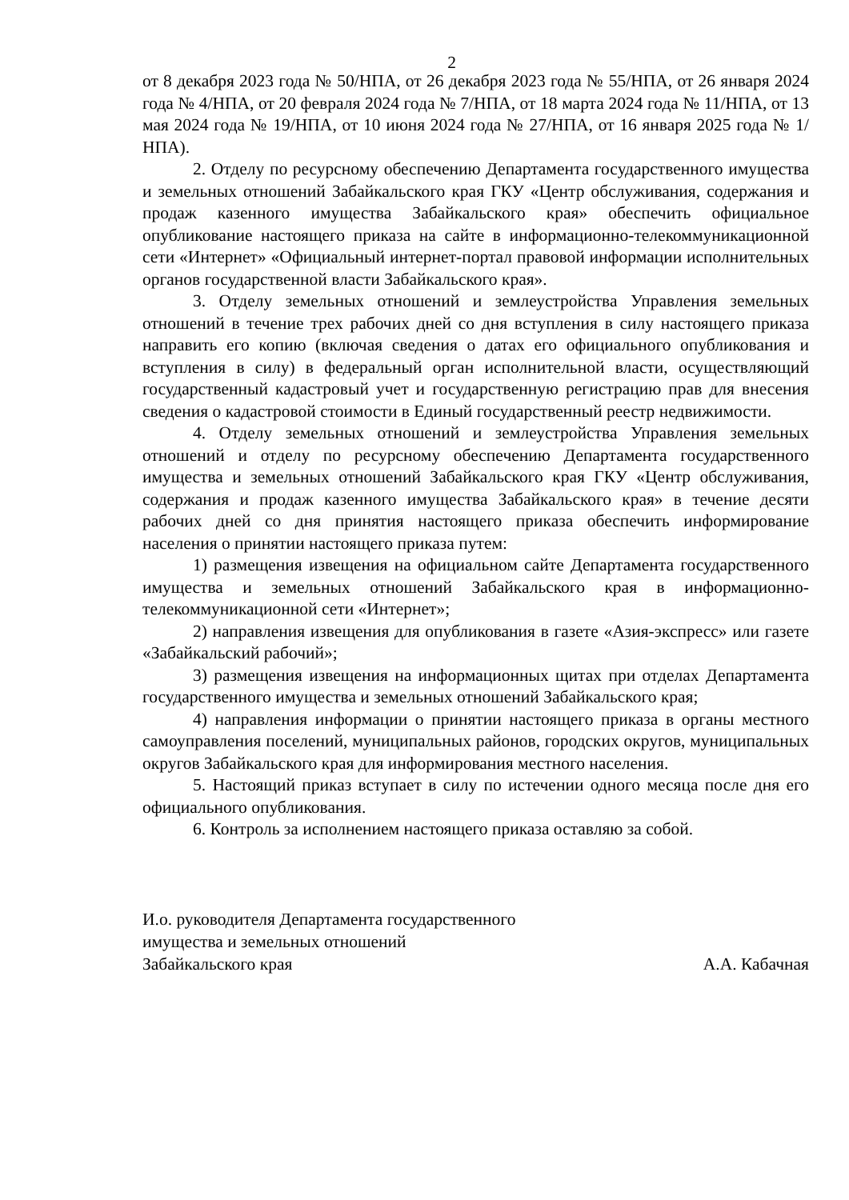2
от 8 декабря 2023 года № 50/НПА, от 26 декабря 2023 года № 55/НПА, от 26 января 2024 года № 4/НПА, от 20 февраля 2024 года № 7/НПА, от 18 марта 2024 года № 11/НПА, от 13 мая 2024 года № 19/НПА, от 10 июня 2024 года № 27/НПА, от 16 января 2025 года № 1/НПА).
2. Отделу по ресурсному обеспечению Департамента государственного имущества и земельных отношений Забайкальского края ГКУ «Центр обслуживания, содержания и продаж казенного имущества Забайкальского края» обеспечить официальное опубликование настоящего приказа на сайте в информационно-телекоммуникационной сети «Интернет» «Официальный интернет-портал правовой информации исполнительных органов государственной власти Забайкальского края».
3. Отделу земельных отношений и землеустройства Управления земельных отношений в течение трех рабочих дней со дня вступления в силу настоящего приказа направить его копию (включая сведения о датах его официального опубликования и вступления в силу) в федеральный орган исполнительной власти, осуществляющий государственный кадастровый учет и государственную регистрацию прав для внесения сведения о кадастровой стоимости в Единый государственный реестр недвижимости.
4. Отделу земельных отношений и землеустройства Управления земельных отношений и отделу по ресурсному обеспечению Департамента государственного имущества и земельных отношений Забайкальского края ГКУ «Центр обслуживания, содержания и продаж казенного имущества Забайкальского края» в течение десяти рабочих дней со дня принятия настоящего приказа обеспечить информирование населения о принятии настоящего приказа путем:
1) размещения извещения на официальном сайте Департамента государственного имущества и земельных отношений Забайкальского края в информационно-телекоммуникационной сети «Интернет»;
2) направления извещения для опубликования в газете «Азия-экспресс» или газете «Забайкальский рабочий»;
3) размещения извещения на информационных щитах при отделах Департамента государственного имущества и земельных отношений Забайкальского края;
4) направления информации о принятии настоящего приказа в органы местного самоуправления поселений, муниципальных районов, городских округов, муниципальных округов Забайкальского края для информирования местного населения.
5. Настоящий приказ вступает в силу по истечении одного месяца после дня его официального опубликования.
6. Контроль за исполнением настоящего приказа оставляю за собой.
И.о. руководителя Департамента государственного
имущества и земельных отношений
Забайкальского края А.А. Кабачная